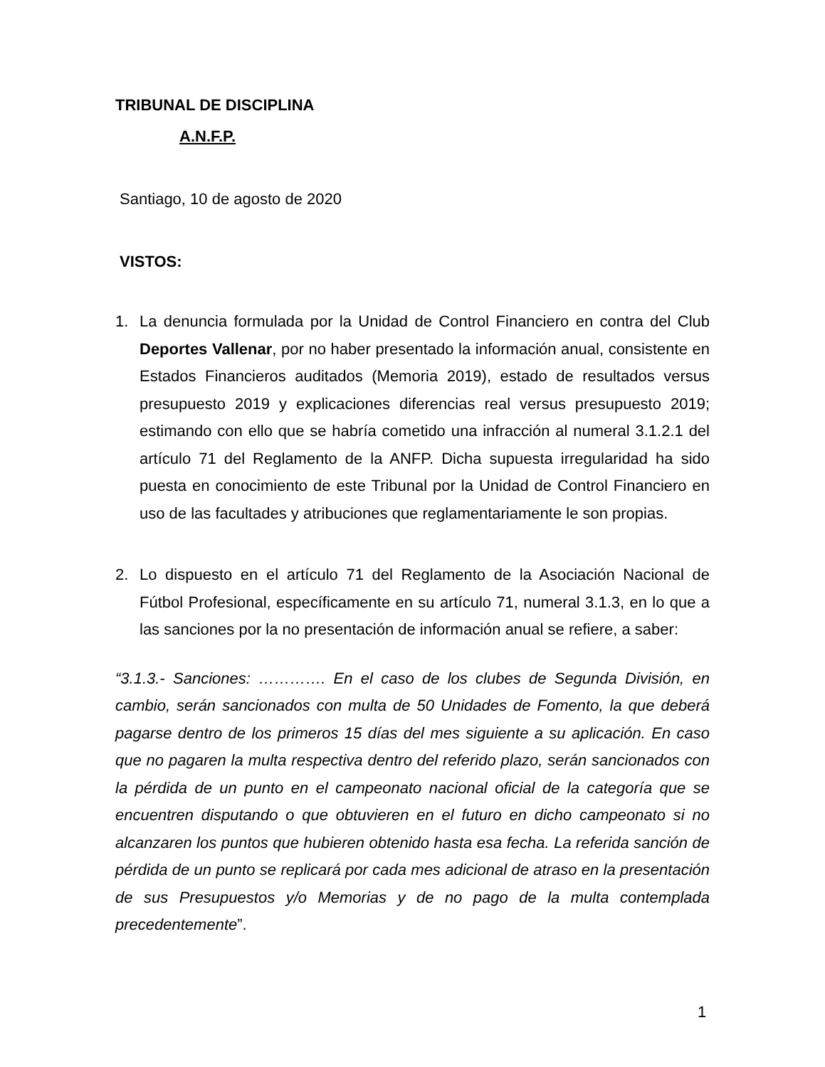TRIBUNAL DE DISCIPLINA
A.N.F.P.
Santiago, 10 de agosto de 2020
VISTOS:
1. La denuncia formulada por la Unidad de Control Financiero en contra del Club Deportes Vallenar, por no haber presentado la información anual, consistente en Estados Financieros auditados (Memoria 2019), estado de resultados versus presupuesto 2019 y explicaciones diferencias real versus presupuesto 2019; estimando con ello que se habría cometido una infracción al numeral 3.1.2.1 del artículo 71 del Reglamento de la ANFP. Dicha supuesta irregularidad ha sido puesta en conocimiento de este Tribunal por la Unidad de Control Financiero en uso de las facultades y atribuciones que reglamentariamente le son propias.
2. Lo dispuesto en el artículo 71 del Reglamento de la Asociación Nacional de Fútbol Profesional, específicamente en su artículo 71, numeral 3.1.3, en lo que a las sanciones por la no presentación de información anual se refiere, a saber:
“3.1.3.- Sanciones: …………. En el caso de los clubes de Segunda División, en cambio, serán sancionados con multa de 50 Unidades de Fomento, la que deberá pagarse dentro de los primeros 15 días del mes siguiente a su aplicación. En caso que no pagaren la multa respectiva dentro del referido plazo, serán sancionados con la pérdida de un punto en el campeonato nacional oficial de la categoría que se encuentren disputando o que obtuvieren en el futuro en dicho campeonato si no alcanzaren los puntos que hubieren obtenido hasta esa fecha. La referida sanción de pérdida de un punto se replicará por cada mes adicional de atraso en la presentación de sus Presupuestos y/o Memorias y de no pago de la multa contemplada precedentemente”.
1